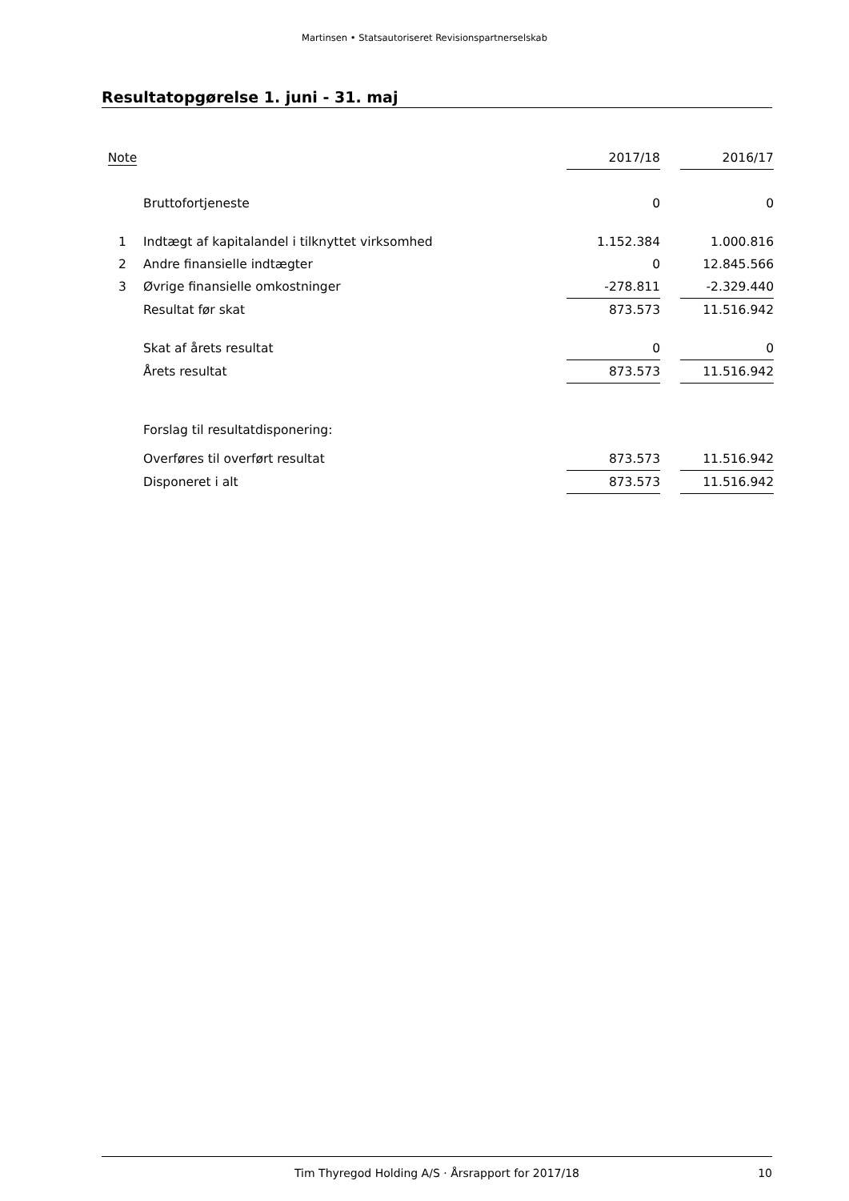Martinsen • Statsautoriseret Revisionspartnerselskab
Resultatopgørelse 1. juni - 31. maj
| Note | | 2017/18 | | 2016/17 |
| --- | --- | --- | --- | --- |
| | Bruttofortjeneste | 0 | | 0 |
| 1 | Indtægt af kapitalandel i tilknyttet virksomhed | 1.152.384 | | 1.000.816 |
| 2 | Andre finansielle indtægter | 0 | | 12.845.566 |
| 3 | Øvrige finansielle omkostninger | -278.811 | | -2.329.440 |
| | Resultat før skat | 873.573 | | 11.516.942 |
| | Skat af årets resultat | 0 | | 0 |
| | Årets resultat | 873.573 | | 11.516.942 |
| | Forslag til resultatdisponering: | | | |
| | Overføres til overført resultat | 873.573 | | 11.516.942 |
| | Disponeret i alt | 873.573 | | 11.516.942 |
Tim Thyregod Holding A/S · Årsrapport for 2017/18
10